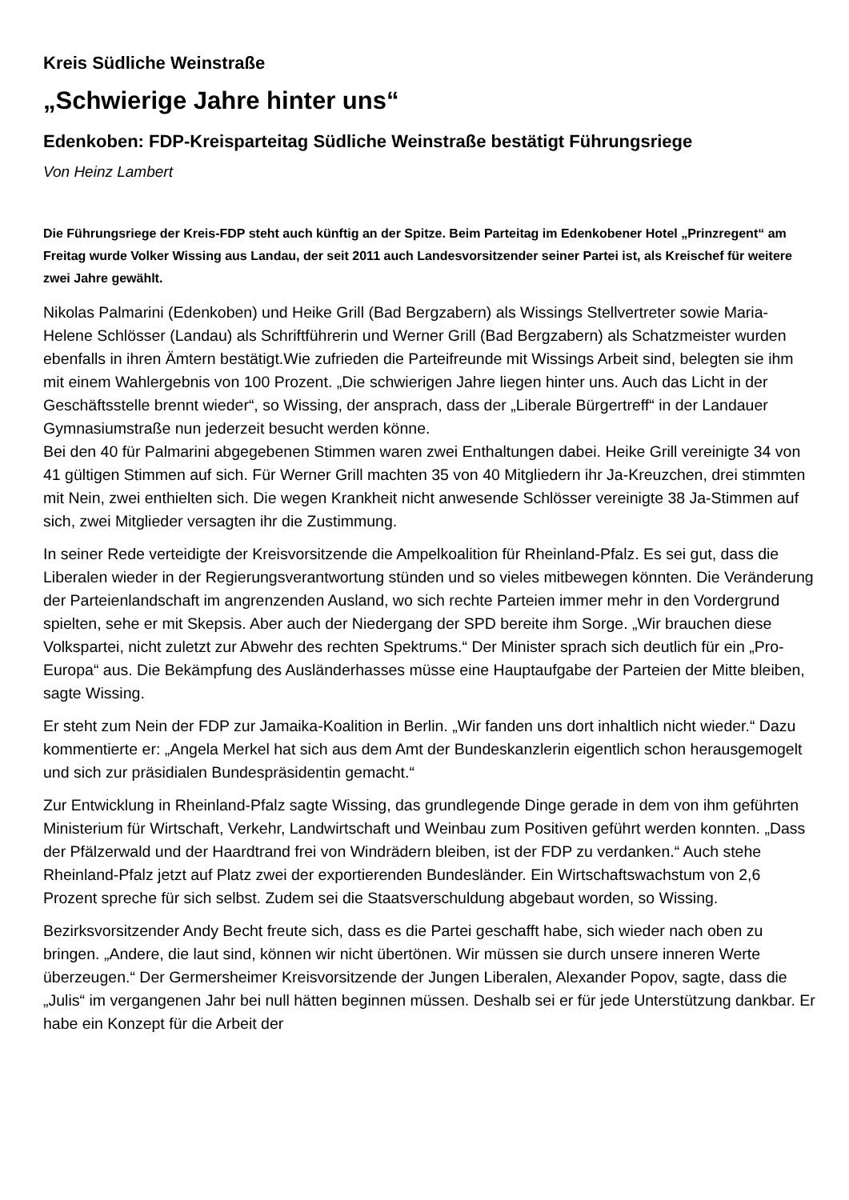Kreis Südliche Weinstraße
„Schwierige Jahre hinter uns“
Edenkoben: FDP-Kreisparteitag Südliche Weinstraße bestätigt Führungsriege
Von Heinz Lambert
Die Führungsriege der Kreis-FDP steht auch künftig an der Spitze. Beim Parteitag im Edenkobener Hotel „Prinzregent“ am Freitag wurde Volker Wissing aus Landau, der seit 2011 auch Landesvorsitzender seiner Partei ist, als Kreischef für weitere zwei Jahre gewählt.
Nikolas Palmarini (Edenkoben) und Heike Grill (Bad Bergzabern) als Wissings Stellvertreter sowie Maria-Helene Schlösser (Landau) als Schriftführerin und Werner Grill (Bad Bergzabern) als Schatzmeister wurden ebenfalls in ihren Ämtern bestätigt.Wie zufrieden die Parteifreunde mit Wissings Arbeit sind, belegten sie ihm mit einem Wahlergebnis von 100 Prozent. „Die schwierigen Jahre liegen hinter uns. Auch das Licht in der Geschäftsstelle brennt wieder“, so Wissing, der ansprach, dass der „Liberale Bürgertreff“ in der Landauer Gymnasiumstraße nun jederzeit besucht werden könne.
Bei den 40 für Palmarini abgegebenen Stimmen waren zwei Enthaltungen dabei. Heike Grill vereinigte 34 von 41 gültigen Stimmen auf sich. Für Werner Grill machten 35 von 40 Mitgliedern ihr Ja-Kreuzchen, drei stimmten mit Nein, zwei enthielten sich. Die wegen Krankheit nicht anwesende Schlösser vereinigte 38 Ja-Stimmen auf sich, zwei Mitglieder versagten ihr die Zustimmung.
In seiner Rede verteidigte der Kreisvorsitzende die Ampelkoalition für Rheinland-Pfalz. Es sei gut, dass die Liberalen wieder in der Regierungsverantwortung stünden und so vieles mitbewegen könnten. Die Veränderung der Parteienlandschaft im angrenzenden Ausland, wo sich rechte Parteien immer mehr in den Vordergrund spielten, sehe er mit Skepsis. Aber auch der Niedergang der SPD bereite ihm Sorge. „Wir brauchen diese Volkspartei, nicht zuletzt zur Abwehr des rechten Spektrums.“ Der Minister sprach sich deutlich für ein „Pro-Europa“ aus. Die Bekämpfung des Ausländerhasses müsse eine Hauptaufgabe der Parteien der Mitte bleiben, sagte Wissing.
Er steht zum Nein der FDP zur Jamaika-Koalition in Berlin. „Wir fanden uns dort inhaltlich nicht wieder.“ Dazu kommentierte er: „Angela Merkel hat sich aus dem Amt der Bundeskanzlerin eigentlich schon herausgemogelt und sich zur präsidialen Bundespräsidentin gemacht.“
Zur Entwicklung in Rheinland-Pfalz sagte Wissing, das grundlegende Dinge gerade in dem von ihm geführten Ministerium für Wirtschaft, Verkehr, Landwirtschaft und Weinbau zum Positiven geführt werden konnten. „Dass der Pfälzerwald und der Haardtrand frei von Windrädern bleiben, ist der FDP zu verdanken.“ Auch stehe Rheinland-Pfalz jetzt auf Platz zwei der exportierenden Bundesländer. Ein Wirtschaftswachstum von 2,6 Prozent spreche für sich selbst. Zudem sei die Staatsverschuldung abgebaut worden, so Wissing.
Bezirksvorsitzender Andy Becht freute sich, dass es die Partei geschafft habe, sich wieder nach oben zu bringen. „Andere, die laut sind, können wir nicht übertönen. Wir müssen sie durch unsere inneren Werte überzeugen.“ Der Germersheimer Kreisvorsitzende der Jungen Liberalen, Alexander Popov, sagte, dass die „Julis“ im vergangenen Jahr bei null hätten beginnen müssen. Deshalb sei er für jede Unterstützung dankbar. Er habe ein Konzept für die Arbeit der